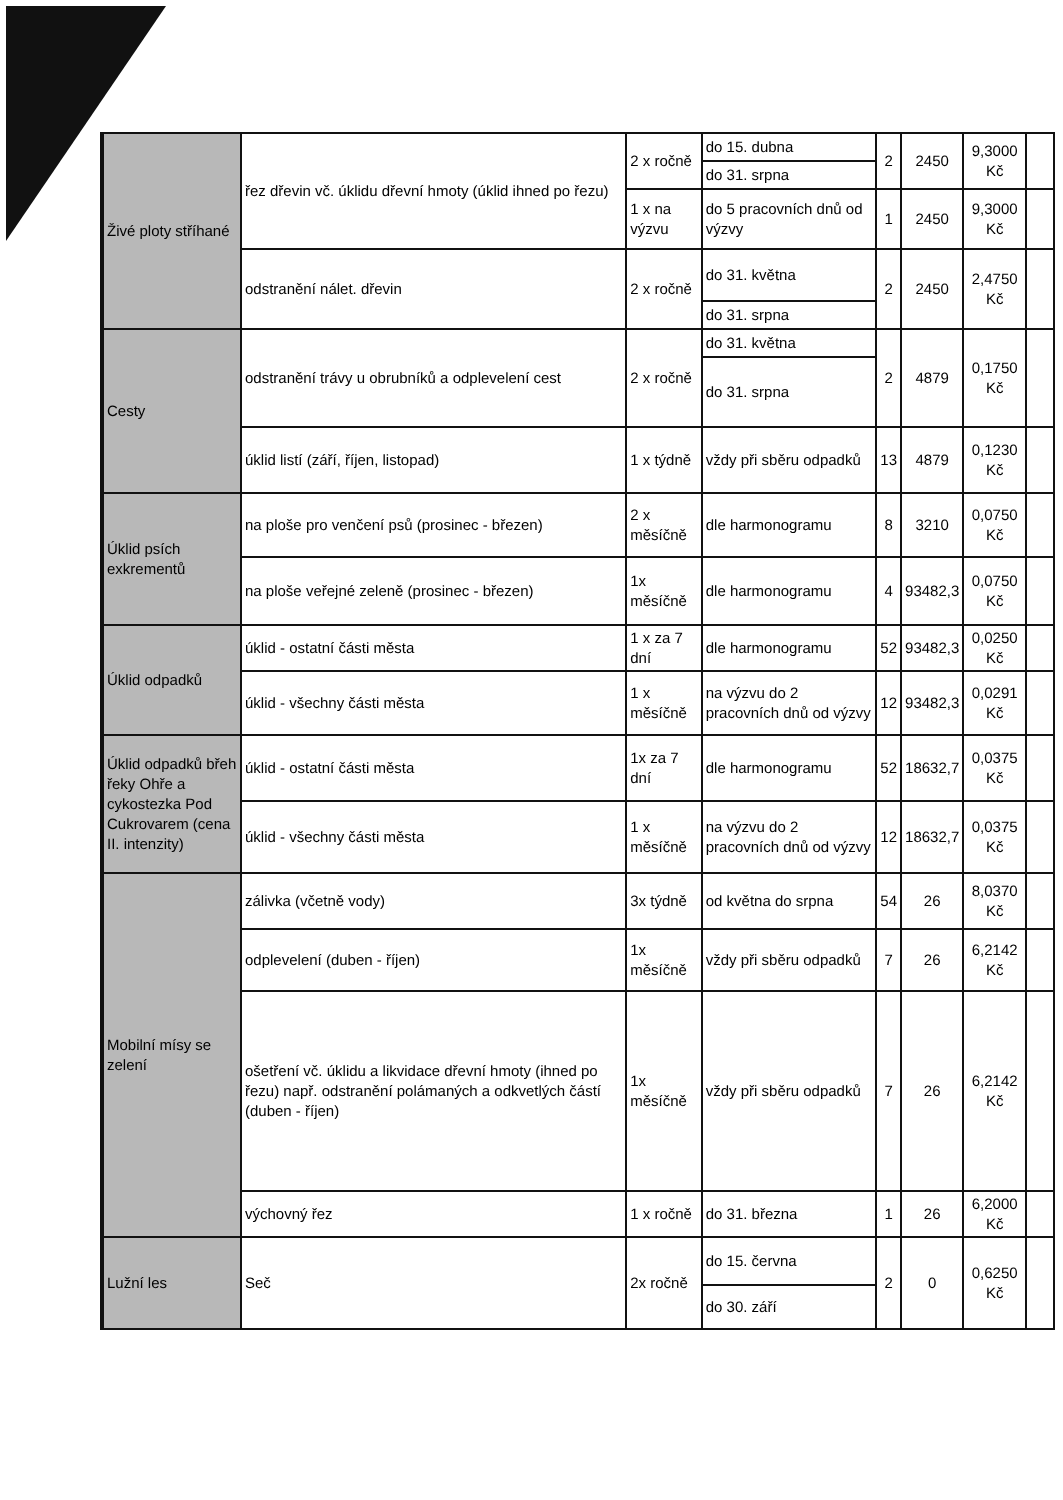| Živé ploty stříhané | řez dřevin vč. úklidu dřevní hmoty (úklid ihned po řezu) | 2 x ročně | do 15. dubna | 2 | 2450 | 9,3000 Kč | |
| | | | do 31. srpna | | | | |
| | | 1 x na výzvu | do 5 pracovních dnů od výzvy | 1 | 2450 | 9,3000 Kč | |
| | odstranění nálet. dřevin | 2 x ročně | do 31. května | 2 | 2450 | 2,4750 Kč | |
| | | | do 31. srpna | | | | |
| Cesty | odstranění trávy u obrubníků a odplevelení cest | 2 x ročně | do 31. května | 2 | 4879 | 0,1750 Kč | |
| | | | do 31. srpna | | | | |
| | úklid listí (září, říjen, listopad) | 1 x týdně | vždy při sběru odpadků | 13 | 4879 | 0,1230 Kč | |
| Úklid psích exkrementů | na ploše pro venčení psů (prosinec - březen) | 2 x měsíčně | dle harmonogramu | 8 | 3210 | 0,0750 Kč | |
| | na ploše veřejné zeleně (prosinec - březen) | 1x měsíčně | dle harmonogramu | 4 | 93482,3 | 0,0750 Kč | |
| Úklid odpadků | úklid - ostatní části města | 1 x za 7 dní | dle harmonogramu | 52 | 93482,3 | 0,0250 Kč | |
| | úklid - všechny části města | 1 x měsíčně | na výzvu do 2 pracovních dnů od výzvy | 12 | 93482,3 | 0,0291 Kč | |
| Úklid odpadků břeh řeky Ohře a cykostezka Pod Cukrovarem (cena II. intenzity) | úklid - ostatní části města | 1x za 7 dní | dle harmonogramu | 52 | 18632,7 | 0,0375 Kč | |
| | úklid - všechny části města | 1 x měsíčně | na výzvu do 2 pracovních dnů od výzvy | 12 | 18632,7 | 0,0375 Kč | |
| Mobilní mísy se zelení | zálivka (včetně vody) | 3x týdně | od května do srpna | 54 | 26 | 8,0370 Kč | |
| | odplevelení (duben - říjen) | 1x měsíčně | vždy při sběru odpadků | 7 | 26 | 6,2142 Kč | |
| | ošetření vč. úklidu a likvidace dřevní hmoty (ihned po řezu) např. odstranění polámaných a odkvetlých částí (duben - říjen) | 1x měsíčně | vždy při sběru odpadků | 7 | 26 | 6,2142 Kč | |
| | výchovný řez | 1 x ročně | do 31. března | 1 | 26 | 6,2000 Kč | |
| Lužní les | Seč | 2x ročně | do 15. června | 2 | 0 | 0,6250 Kč | |
| | | | do 30. září | | | | |